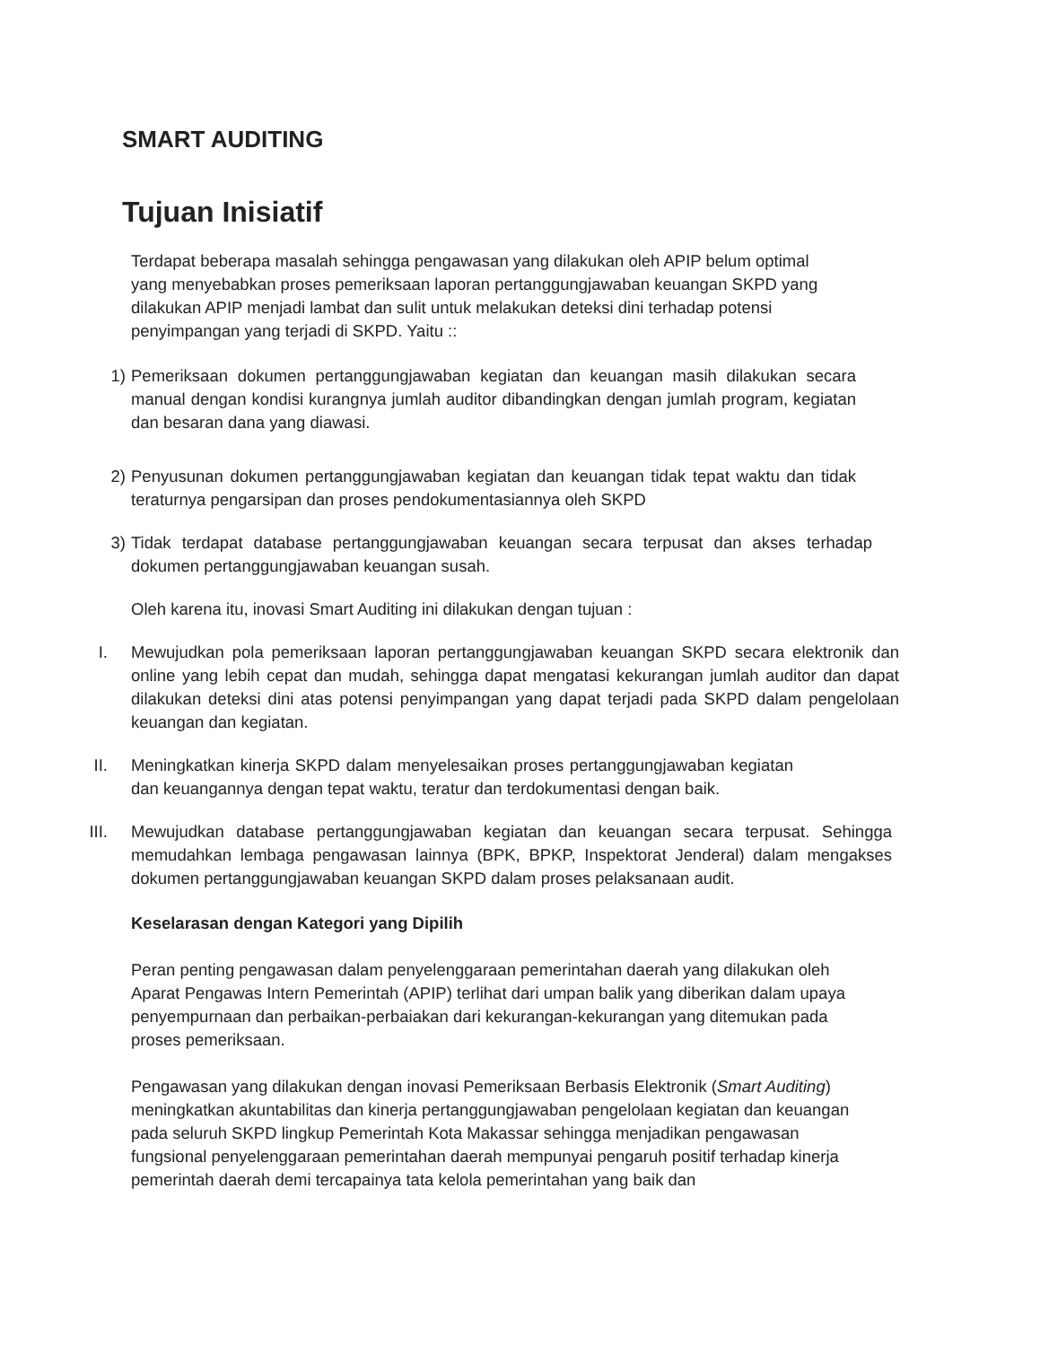SMART AUDITING
Tujuan Inisiatif
Terdapat beberapa masalah sehingga pengawasan yang dilakukan oleh APIP belum optimal yang menyebabkan proses pemeriksaan laporan pertanggungjawaban keuangan SKPD yang dilakukan APIP menjadi lambat dan sulit untuk melakukan deteksi dini terhadap potensi penyimpangan yang terjadi di SKPD. Yaitu ::
1) Pemeriksaan dokumen pertanggungjawaban kegiatan dan keuangan masih dilakukan secara manual dengan kondisi kurangnya jumlah auditor dibandingkan dengan jumlah program, kegiatan dan besaran dana yang diawasi.
2) Penyusunan dokumen pertanggungjawaban kegiatan dan keuangan tidak tepat waktu dan tidak teraturnya pengarsipan dan proses pendokumentasiannya oleh SKPD
3) Tidak terdapat database pertanggungjawaban keuangan secara terpusat dan akses terhadap dokumen pertanggungjawaban keuangan susah.
Oleh karena itu, inovasi Smart Auditing ini dilakukan dengan tujuan :
I. Mewujudkan pola pemeriksaan laporan pertanggungjawaban keuangan SKPD secara elektronik dan online yang lebih cepat dan mudah, sehingga dapat mengatasi kekurangan jumlah auditor dan dapat dilakukan deteksi dini atas potensi penyimpangan yang dapat terjadi pada SKPD dalam pengelolaan keuangan dan kegiatan.
II. Meningkatkan kinerja SKPD dalam menyelesaikan proses pertanggungjawaban kegiatan dan keuangannya dengan tepat waktu, teratur dan terdokumentasi dengan baik.
III. Mewujudkan database pertanggungjawaban kegiatan dan keuangan secara terpusat. Sehingga memudahkan lembaga pengawasan lainnya (BPK, BPKP, Inspektorat Jenderal) dalam mengakses dokumen pertanggungjawaban keuangan SKPD dalam proses pelaksanaan audit.
Keselarasan dengan Kategori yang Dipilih
Peran penting pengawasan dalam penyelenggaraan pemerintahan daerah yang dilakukan oleh Aparat Pengawas Intern Pemerintah (APIP) terlihat dari umpan balik yang diberikan dalam upaya penyempurnaan dan perbaikan-perbaiakan dari kekurangan-kekurangan yang ditemukan pada proses pemeriksaan.
Pengawasan yang dilakukan dengan inovasi Pemeriksaan Berbasis Elektronik (Smart Auditing) meningkatkan akuntabilitas dan kinerja pertanggungjawaban pengelolaan kegiatan dan keuangan pada seluruh SKPD lingkup Pemerintah Kota Makassar sehingga menjadikan pengawasan fungsional penyelenggaraan pemerintahan daerah mempunyai pengaruh positif terhadap kinerja pemerintah daerah demi tercapainya tata kelola pemerintahan yang baik dan